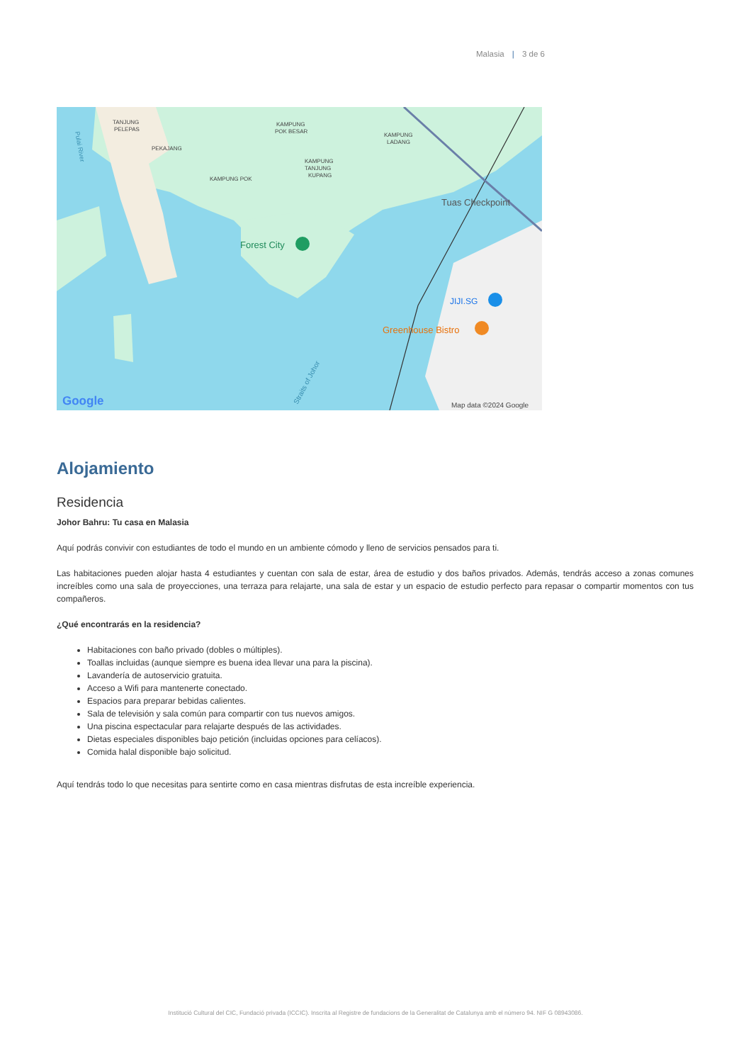Malasia | 3 de 6
TANJUNG
PELEPAS
PEKAJANG
KAMPUNG POK
KAMPUNG
POK BESAR
KAMPUNG
TANJUNG
KUPANG
KAMPUNG
LADANG
Tuas Checkpoint
Forest City
JIJI.SG
Greenhouse Bistro
Straits of Johor
Pulai River
Google
Map data ©2024 Google
Alojamiento
Residencia
Johor Bahru: Tu casa en Malasia
Aquí podrás convivir con estudiantes de todo el mundo en un ambiente cómodo y lleno de servicios pensados para ti.
Las habitaciones pueden alojar hasta 4 estudiantes y cuentan con sala de estar, área de estudio y dos baños privados. Además, tendrás acceso a zonas comunes increíbles como una sala de proyecciones, una terraza para relajarte, una sala de estar y un espacio de estudio perfecto para repasar o compartir momentos con tus compañeros.
¿Qué encontrarás en la residencia?
Habitaciones con baño privado (dobles o múltiples).
Toallas incluidas (aunque siempre es buena idea llevar una para la piscina).
Lavandería de autoservicio gratuita.
Acceso a Wifi para mantenerte conectado.
Espacios para preparar bebidas calientes.
Sala de televisión y sala común para compartir con tus nuevos amigos.
Una piscina espectacular para relajarte después de las actividades.
Dietas especiales disponibles bajo petición (incluidas opciones para celíacos).
Comida halal disponible bajo solicitud.
Aquí tendrás todo lo que necesitas para sentirte como en casa mientras disfrutas de esta increíble experiencia.
Institució Cultural del CIC, Fundació privada (ICCIC). Inscrita al Registre de fundacions de la Generalitat de Catalunya amb el número 94. NIF G 08943086.